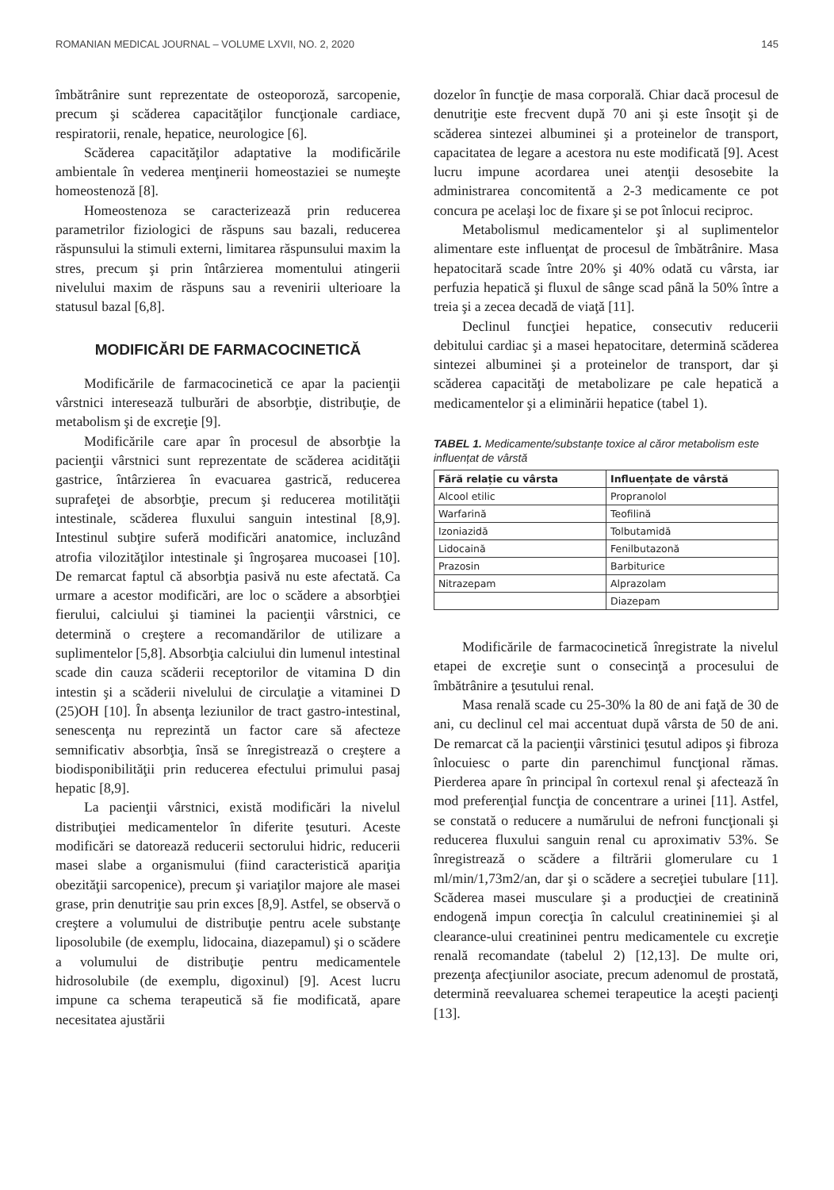ROMANIAN MEDICAL JOURNAL – VOLUME LXVII, NO. 2, 2020 145
îmbătrânire sunt reprezentate de osteoporoză, sarcopenie, precum şi scăderea capacităţilor funcţionale cardiace, respiratorii, renale, hepatice, neurologice [6].
Scăderea capacităţilor adaptative la modificările ambientale în vederea menţinerii homeostaziei se numeşte homeostenoză [8].
Homeostenoza se caracterizează prin reducerea parametrilor fiziologici de răspuns sau bazali, reducerea răspunsului la stimuli externi, limitarea răspunsului maxim la stres, precum şi prin întârzierea momentului atingerii nivelului maxim de răspuns sau a revenirii ulterioare la statusul bazal [6,8].
MODIFICĂRI DE FARMACOCINETICĂ
Modificările de farmacocinetică ce apar la pacienţii vârstnici interesează tulburări de absorbţie, distribuţie, de metabolism şi de excreţie [9].
Modificările care apar în procesul de absorbţie la pacienţii vârstnici sunt reprezentate de scăderea acidităţii gastrice, întârzierea în evacuarea gastrică, reducerea suprafeţei de absorbţie, precum şi reducerea motilităţii intestinale, scăderea fluxului sanguin intestinal [8,9]. Intestinul subţire suferă modificări anatomice, incluzând atrofia vilozităţilor intestinale şi îngroşarea mucoasei [10]. De remarcat faptul că absorbţia pasivă nu este afectată. Ca urmare a acestor modificări, are loc o scădere a absorbţiei fierului, calciului şi tiaminei la pacienţii vârstnici, ce determină o creştere a recomandărilor de utilizare a suplimentelor [5,8]. Absorbţia calciului din lumenul intestinal scade din cauza scăderii receptorilor de vitamina D din intestin şi a scăderii nivelului de circulaţie a vitaminei D (25)OH [10]. În absenţa leziunilor de tract gastro-intestinal, senescenţa nu reprezintă un factor care să afecteze semnificativ absorbţia, însă se înregistrează o creştere a biodisponibilităţii prin reducerea efectului primului pasaj hepatic [8,9].
La pacienţii vârstnici, există modificări la nivelul distribuţiei medicamentelor în diferite ţesuturi. Aceste modificări se datorează reducerii sectorului hidric, reducerii masei slabe a organismului (fiind caracteristică apariţia obezităţii sarcopenice), precum şi variaţilor majore ale masei grase, prin denutriţie sau prin exces [8,9]. Astfel, se observă o creştere a volumului de distribuţie pentru acele substanţe liposolubile (de exemplu, lidocaina, diazepamul) şi o scădere a volumului de distribuţie pentru medicamentele hidrosolubile (de exemplu, digoxinul) [9]. Acest lucru impune ca schema terapeutică să fie modificată, apare necesitatea ajustării
dozelor în funcţie de masa corporală. Chiar dacă procesul de denutriţie este frecvent după 70 ani şi este însoţit şi de scăderea sintezei albuminei şi a proteinelor de transport, capacitatea de legare a acestora nu este modificată [9]. Acest lucru impune acordarea unei atenţii desosebite la administrarea concomitentă a 2-3 medicamente ce pot concura pe acelaşi loc de fixare şi se pot înlocui reciproc.
Metabolismul medicamentelor şi al suplimentelor alimentare este influenţat de procesul de îmbătrânire. Masa hepatocitară scade între 20% şi 40% odată cu vârsta, iar perfuzia hepatică şi fluxul de sânge scad până la 50% între a treia şi a zecea decadă de viaţă [11].
Declinul funcţiei hepatice, consecutiv reducerii debitului cardiac şi a masei hepatocitare, determină scăderea sintezei albuminei şi a proteinelor de transport, dar şi scăderea capacităţi de metabolizare pe cale hepatică a medicamentelor şi a eliminării hepatice (tabel 1).
TABEL 1. Medicamente/substanțe toxice al căror metabolism este influențat de vârstă
| Fără relație cu vârsta | Influențate de vârstă |
| --- | --- |
| Alcool etilic | Propranolol |
| Warfarină | Teofilină |
| Izoniazidă | Tolbutamidă |
| Lidocaină | Fenilbutazonă |
| Prazosin | Barbiturice |
| Nitrazepam | Alprazolam |
| | Diazepam |
Modificările de farmacocinetică înregistrate la nivelul etapei de excreţie sunt o consecinţă a procesului de îmbătrânire a ţesutului renal.
Masa renală scade cu 25-30% la 80 de ani faţă de 30 de ani, cu declinul cel mai accentuat după vârsta de 50 de ani. De remarcat că la pacienţii vârstinici ţesutul adipos şi fibroza înlocuiesc o parte din parenchimul funcţional rămas. Pierderea apare în principal în cortexul renal şi afectează în mod preferenţial funcţia de concentrare a urinei [11]. Astfel, se constată o reducere a numărului de nefroni funcţionali şi reducerea fluxului sanguin renal cu aproximativ 53%. Se înregistrează o scădere a filtrării glomerulare cu 1 ml/min/1,73m2/an, dar şi o scădere a secreţiei tubulare [11]. Scăderea masei musculare şi a producţiei de creatinină endogenă impun corecţia în calculul creatininemiei şi al clearance-ului creatininei pentru medicamentele cu excreţie renală recomandate (tabelul 2) [12,13]. De multe ori, prezenţa afecţiunilor asociate, precum adenomul de prostată, determină reevaluarea schemei terapeutice la aceşti pacienţi [13].